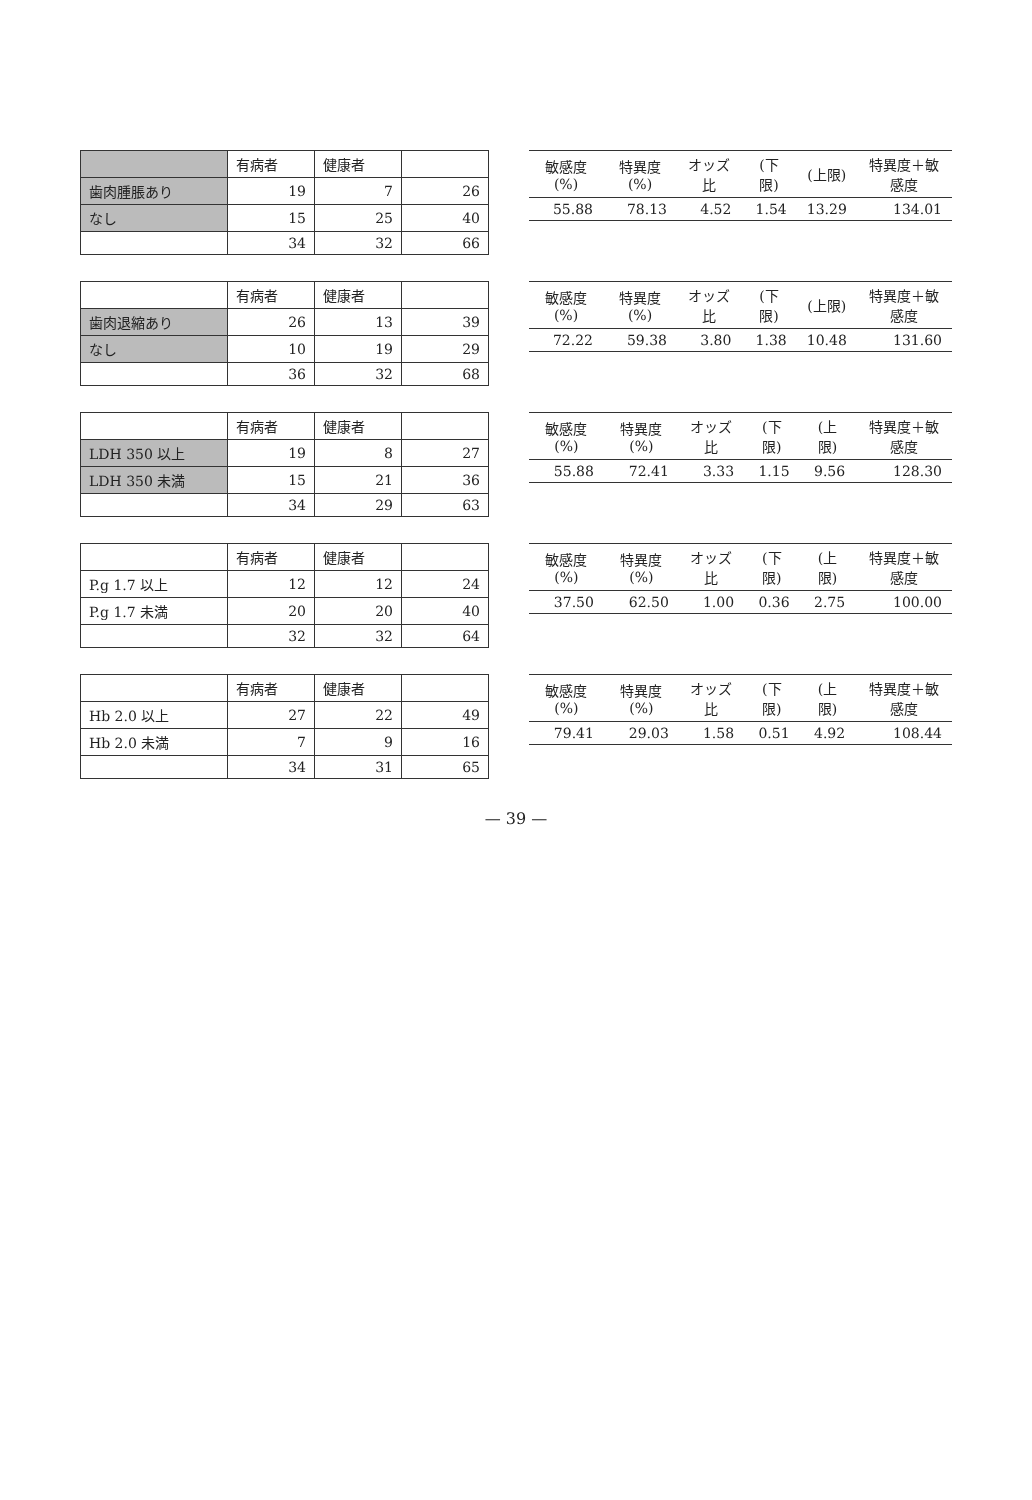| | 有病者 | 健康者 | |
| --- | --- | --- | --- |
| 歯肉腫脹あり | 19 | 7 | 26 |
| なし | 15 | 25 | 40 |
| | 34 | 32 | 66 |
| 敏感度(%) | 特異度(%) | オッズ比 | (下限) | (上限) | 特異度＋敏感度 |
| --- | --- | --- | --- | --- | --- |
| 55.88 | 78.13 | 4.52 | 1.54 | 13.29 | 134.01 |
| | 有病者 | 健康者 | |
| --- | --- | --- | --- |
| 歯肉退縮あり | 26 | 13 | 39 |
| なし | 10 | 19 | 29 |
| | 36 | 32 | 68 |
| 敏感度(%) | 特異度(%) | オッズ比 | (下限) | (上限) | 特異度＋敏感度 |
| --- | --- | --- | --- | --- | --- |
| 72.22 | 59.38 | 3.80 | 1.38 | 10.48 | 131.60 |
| | 有病者 | 健康者 | |
| --- | --- | --- | --- |
| LDH 350 以上 | 19 | 8 | 27 |
| LDH 350 未満 | 15 | 21 | 36 |
| | 34 | 29 | 63 |
| 敏感度(%) | 特異度(%) | オッズ比 | (下限) | (上限) | 特異度＋敏感度 |
| --- | --- | --- | --- | --- | --- |
| 55.88 | 72.41 | 3.33 | 1.15 | 9.56 | 128.30 |
| | 有病者 | 健康者 | |
| --- | --- | --- | --- |
| P.g 1.7 以上 | 12 | 12 | 24 |
| P.g 1.7 未満 | 20 | 20 | 40 |
| | 32 | 32 | 64 |
| 敏感度(%) | 特異度(%) | オッズ比 | (下限) | (上限) | 特異度＋敏感度 |
| --- | --- | --- | --- | --- | --- |
| 37.50 | 62.50 | 1.00 | 0.36 | 2.75 | 100.00 |
| | 有病者 | 健康者 | |
| --- | --- | --- | --- |
| Hb 2.0 以上 | 27 | 22 | 49 |
| Hb 2.0 未満 | 7 | 9 | 16 |
| | 34 | 31 | 65 |
| 敏感度(%) | 特異度(%) | オッズ比 | (下限) | (上限) | 特異度＋敏感度 |
| --- | --- | --- | --- | --- | --- |
| 79.41 | 29.03 | 1.58 | 0.51 | 4.92 | 108.44 |
— 39 —